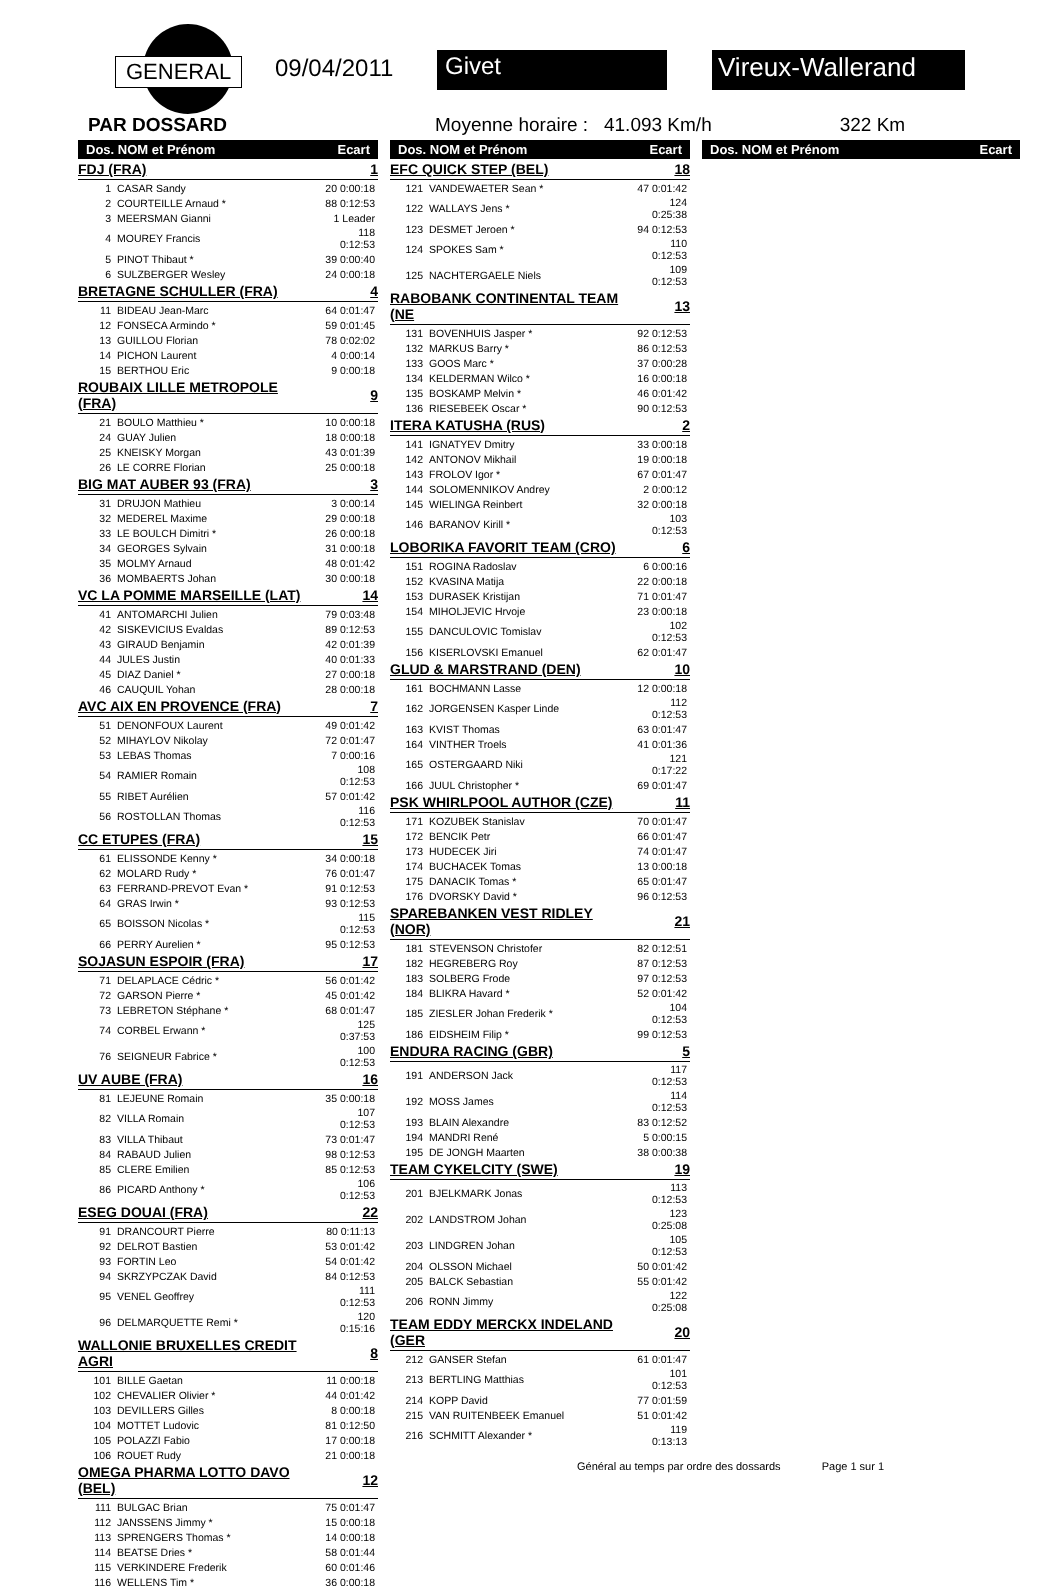GENERAL 09/04/2011 Givet Vireux-Wallerand
PAR DOSSARD Moyenne horaire : 41.093 Km/h 322 Km
| Dos. NOM et Prénom | | Ecart |
| --- | --- | --- |
| FDJ (FRA) | | 1 |
| 1 | CASAR Sandy | 20 0:00:18 |
| 2 | COURTEILLE Arnaud * | 88 0:12:53 |
| 3 | MEERSMAN Gianni | 1 Leader |
| 4 | MOUREY Francis | 118 0:12:53 |
| 5 | PINOT Thibaut * | 39 0:00:40 |
| 6 | SULZBERGER Wesley | 24 0:00:18 |
| BRETAGNE SCHULLER (FRA) | | 4 |
| 11 | BIDEAU Jean-Marc | 64 0:01:47 |
| 12 | FONSECA Armindo * | 59 0:01:45 |
| 13 | GUILLOU Florian | 78 0:02:02 |
| 14 | PICHON Laurent | 4 0:00:14 |
| 15 | BERTHOU Eric | 9 0:00:18 |
| ROUBAIX LILLE METROPOLE (FRA) | | 9 |
| 21 | BOULO Matthieu * | 10 0:00:18 |
| 24 | GUAY Julien | 18 0:00:18 |
| 25 | KNEISKY Morgan | 43 0:01:39 |
| 26 | LE CORRE Florian | 25 0:00:18 |
| BIG MAT AUBER 93 (FRA) | | 3 |
| 31 | DRUJON Mathieu | 3 0:00:14 |
| 32 | MEDEREL Maxime | 29 0:00:18 |
| 33 | LE BOULCH Dimitri * | 26 0:00:18 |
| 34 | GEORGES Sylvain | 31 0:00:18 |
| 35 | MOLMY Arnaud | 48 0:01:42 |
| 36 | MOMBAERTS Johan | 30 0:00:18 |
| VC LA POMME MARSEILLE (LAT) | | 14 |
| 41 | ANTOMARCHI Julien | 79 0:03:48 |
| 42 | SISKEVICIUS Evaldas | 89 0:12:53 |
| 43 | GIRAUD Benjamin | 42 0:01:39 |
| 44 | JULES Justin | 40 0:01:33 |
| 45 | DIAZ Daniel * | 27 0:00:18 |
| 46 | CAUQUIL Yohan | 28 0:00:18 |
| AVC AIX EN PROVENCE (FRA) | | 7 |
| 51 | DENONFOUX Laurent | 49 0:01:42 |
| 52 | MIHAYLOV Nikolay | 72 0:01:47 |
| 53 | LEBAS Thomas | 7 0:00:16 |
| 54 | RAMIER Romain | 108 0:12:53 |
| 55 | RIBET Aurélien | 57 0:01:42 |
| 56 | ROSTOLLAN Thomas | 116 0:12:53 |
| CC ETUPES (FRA) | | 15 |
| 61 | ELISSONDE Kenny * | 34 0:00:18 |
| 62 | MOLARD Rudy * | 76 0:01:47 |
| 63 | FERRAND-PREVOT Evan * | 91 0:12:53 |
| 64 | GRAS Irwin * | 93 0:12:53 |
| 65 | BOISSON Nicolas * | 115 0:12:53 |
| 66 | PERRY Aurelien * | 95 0:12:53 |
| SOJASUN ESPOIR (FRA) | | 17 |
| 71 | DELAPLACE Cédric * | 56 0:01:42 |
| 72 | GARSON Pierre * | 45 0:01:42 |
| 73 | LEBRETON Stéphane * | 68 0:01:47 |
| 74 | CORBEL Erwann * | 125 0:37:53 |
| 76 | SEIGNEUR Fabrice * | 100 0:12:53 |
| UV AUBE (FRA) | | 16 |
| 81 | LEJEUNE Romain | 35 0:00:18 |
| 82 | VILLA Romain | 107 0:12:53 |
| 83 | VILLA Thibaut | 73 0:01:47 |
| 84 | RABAUD Julien | 98 0:12:53 |
| 85 | CLERE Emilien | 85 0:12:53 |
| 86 | PICARD Anthony * | 106 0:12:53 |
| ESEG DOUAI (FRA) | | 22 |
| 91 | DRANCOURT Pierre | 80 0:11:13 |
| 92 | DELROT Bastien | 53 0:01:42 |
| 93 | FORTIN Leo | 54 0:01:42 |
| 94 | SKRZYPCZAK David | 84 0:12:53 |
| 95 | VENEL Geoffrey | 111 0:12:53 |
| 96 | DELMARQUETTE Remi * | 120 0:15:16 |
| WALLONIE BRUXELLES CREDIT AGRI | | 8 |
| 101 | BILLE Gaetan | 11 0:00:18 |
| 102 | CHEVALIER Olivier * | 44 0:01:42 |
| 103 | DEVILLERS Gilles | 8 0:00:18 |
| 104 | MOTTET Ludovic | 81 0:12:50 |
| 105 | POLAZZI Fabio | 17 0:00:18 |
| 106 | ROUET Rudy | 21 0:00:18 |
| OMEGA PHARMA LOTTO DAVO (BEL) | | 12 |
| 111 | BULGAC Brian | 75 0:01:47 |
| 112 | JANSSENS Jimmy * | 15 0:00:18 |
| 113 | SPRENGERS Thomas * | 14 0:00:18 |
| 114 | BEATSE Dries * | 58 0:01:44 |
| 115 | VERKINDERE Frederik | 60 0:01:46 |
| 116 | WELLENS Tim * | 36 0:00:18 |
| Dos. NOM et Prénom | | Ecart |
| --- | --- | --- |
| EFC QUICK STEP (BEL) | | 18 |
| 121 | VANDEWAETER Sean * | 47 0:01:42 |
| 122 | WALLAYS Jens * | 124 0:25:38 |
| 123 | DESMET Jeroen * | 94 0:12:53 |
| 124 | SPOKES Sam * | 110 0:12:53 |
| 125 | NACHTERGAELE Niels | 109 0:12:53 |
| RABOBANK CONTINENTAL TEAM (NE | | 13 |
| 131 | BOVENHUIS Jasper * | 92 0:12:53 |
| 132 | MARKUS Barry * | 86 0:12:53 |
| 133 | GOOS Marc * | 37 0:00:28 |
| 134 | KELDERMAN Wilco * | 16 0:00:18 |
| 135 | BOSKAMP Melvin * | 46 0:01:42 |
| 136 | RIESEBEEK Oscar * | 90 0:12:53 |
| ITERA KATUSHA (RUS) | | 2 |
| 141 | IGNATYEV Dmitry | 33 0:00:18 |
| 142 | ANTONOV Mikhail | 19 0:00:18 |
| 143 | FROLOV Igor * | 67 0:01:47 |
| 144 | SOLOMENNIKOV Andrey | 2 0:00:12 |
| 145 | WIELINGA Reinbert | 32 0:00:18 |
| 146 | BARANOV Kirill * | 103 0:12:53 |
| LOBORIKA FAVORIT TEAM (CRO) | | 6 |
| 151 | ROGINA Radoslav | 6 0:00:16 |
| 152 | KVASINA Matija | 22 0:00:18 |
| 153 | DURASEK Kristijan | 71 0:01:47 |
| 154 | MIHOLJEVIC Hrvoje | 23 0:00:18 |
| 155 | DANCULOVIC Tomislav | 102 0:12:53 |
| 156 | KISERLOVSKI Emanuel | 62 0:01:47 |
| GLUD & MARSTRAND (DEN) | | 10 |
| 161 | BOCHMANN Lasse | 12 0:00:18 |
| 162 | JORGENSEN Kasper Linde | 112 0:12:53 |
| 163 | KVIST Thomas | 63 0:01:47 |
| 164 | VINTHER Troels | 41 0:01:36 |
| 165 | OSTERGAARD Niki | 121 0:17:22 |
| 166 | JUUL Christopher * | 69 0:01:47 |
| PSK WHIRLPOOL AUTHOR (CZE) | | 11 |
| 171 | KOZUBEK Stanislav | 70 0:01:47 |
| 172 | BENCIK Petr | 66 0:01:47 |
| 173 | HUDECEK Jiri | 74 0:01:47 |
| 174 | BUCHACEK Tomas | 13 0:00:18 |
| 175 | DANACIK Tomas * | 65 0:01:47 |
| 176 | DVORSKY David * | 96 0:12:53 |
| SPAREBANKEN VEST RIDLEY (NOR) | | 21 |
| 181 | STEVENSON Christofer | 82 0:12:51 |
| 182 | HEGREBERG Roy | 87 0:12:53 |
| 183 | SOLBERG Frode | 97 0:12:53 |
| 184 | BLIKRA Havard * | 52 0:01:42 |
| 185 | ZIESLER Johan Frederik * | 104 0:12:53 |
| 186 | EIDSHEIM Filip * | 99 0:12:53 |
| ENDURA RACING (GBR) | | 5 |
| 191 | ANDERSON Jack | 117 0:12:53 |
| 192 | MOSS James | 114 0:12:53 |
| 193 | BLAIN Alexandre | 83 0:12:52 |
| 194 | MANDRI René | 5 0:00:15 |
| 195 | DE JONGH Maarten | 38 0:00:38 |
| TEAM CYKELCITY (SWE) | | 19 |
| 201 | BJELKMARK Jonas | 113 0:12:53 |
| 202 | LANDSTROM Johan | 123 0:25:08 |
| 203 | LINDGREN Johan | 105 0:12:53 |
| 204 | OLSSON Michael | 50 0:01:42 |
| 205 | BALCK Sebastian | 55 0:01:42 |
| 206 | RONN Jimmy | 122 0:25:08 |
| TEAM EDDY MERCKX INDELAND (GER | | 20 |
| 212 | GANSER Stefan | 61 0:01:47 |
| 213 | BERTLING Matthias | 101 0:12:53 |
| 214 | KOPP David | 77 0:01:59 |
| 215 | VAN RUITENBEEK Emanuel | 51 0:01:42 |
| 216 | SCHMITT Alexander * | 119 0:13:13 |
| Dos. NOM et Prénom | Ecart |
| --- | --- |
Général au temps par ordre des dossards Page 1 sur 1